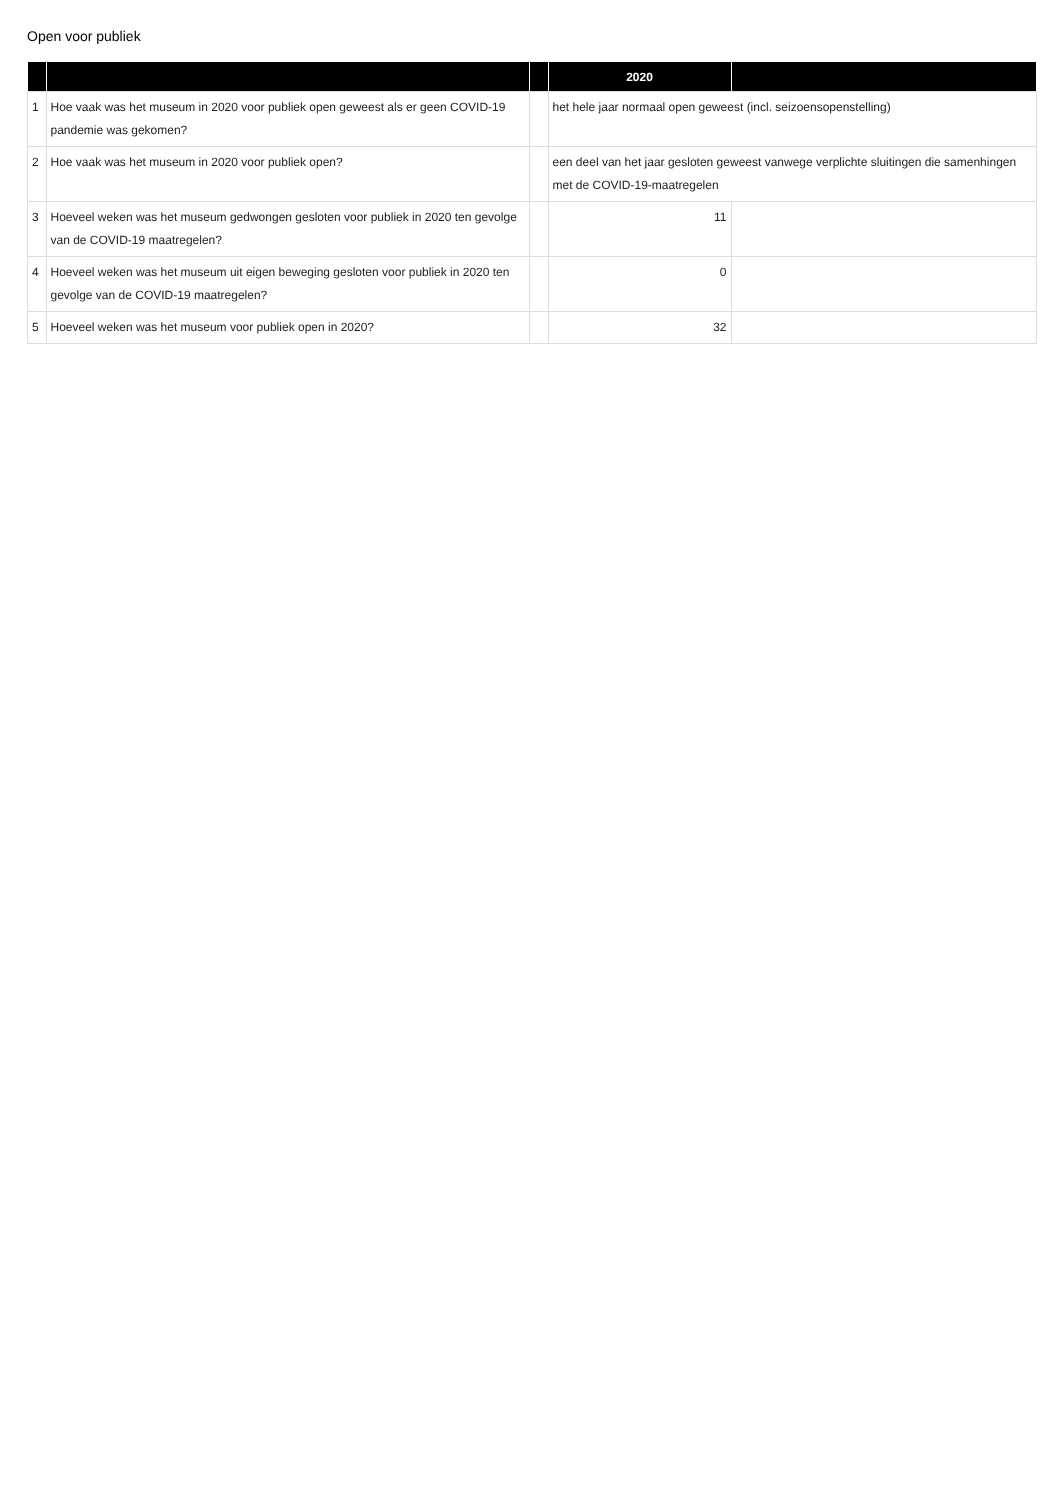Open voor publiek
| | | | 2020 | |
| --- | --- | --- | --- | --- |
| 1 | Hoe vaak was het museum in 2020 voor publiek open geweest als er geen COVID-19 pandemie was gekomen? | | het hele jaar normaal open geweest (incl. seizoensopenstelling) | |
| 2 | Hoe vaak was het museum in 2020 voor publiek open? | | een deel van het jaar gesloten geweest vanwege verplichte sluitingen die samenhingen met de COVID-19-maatregelen | |
| 3 | Hoeveel weken was het museum gedwongen gesloten voor publiek in 2020 ten gevolge van de COVID-19 maatregelen? | | 11 | |
| 4 | Hoeveel weken was het museum uit eigen beweging gesloten voor publiek in 2020 ten gevolge van de COVID-19 maatregelen? | | 0 | |
| 5 | Hoeveel weken was het museum voor publiek open in 2020? | | 32 | |